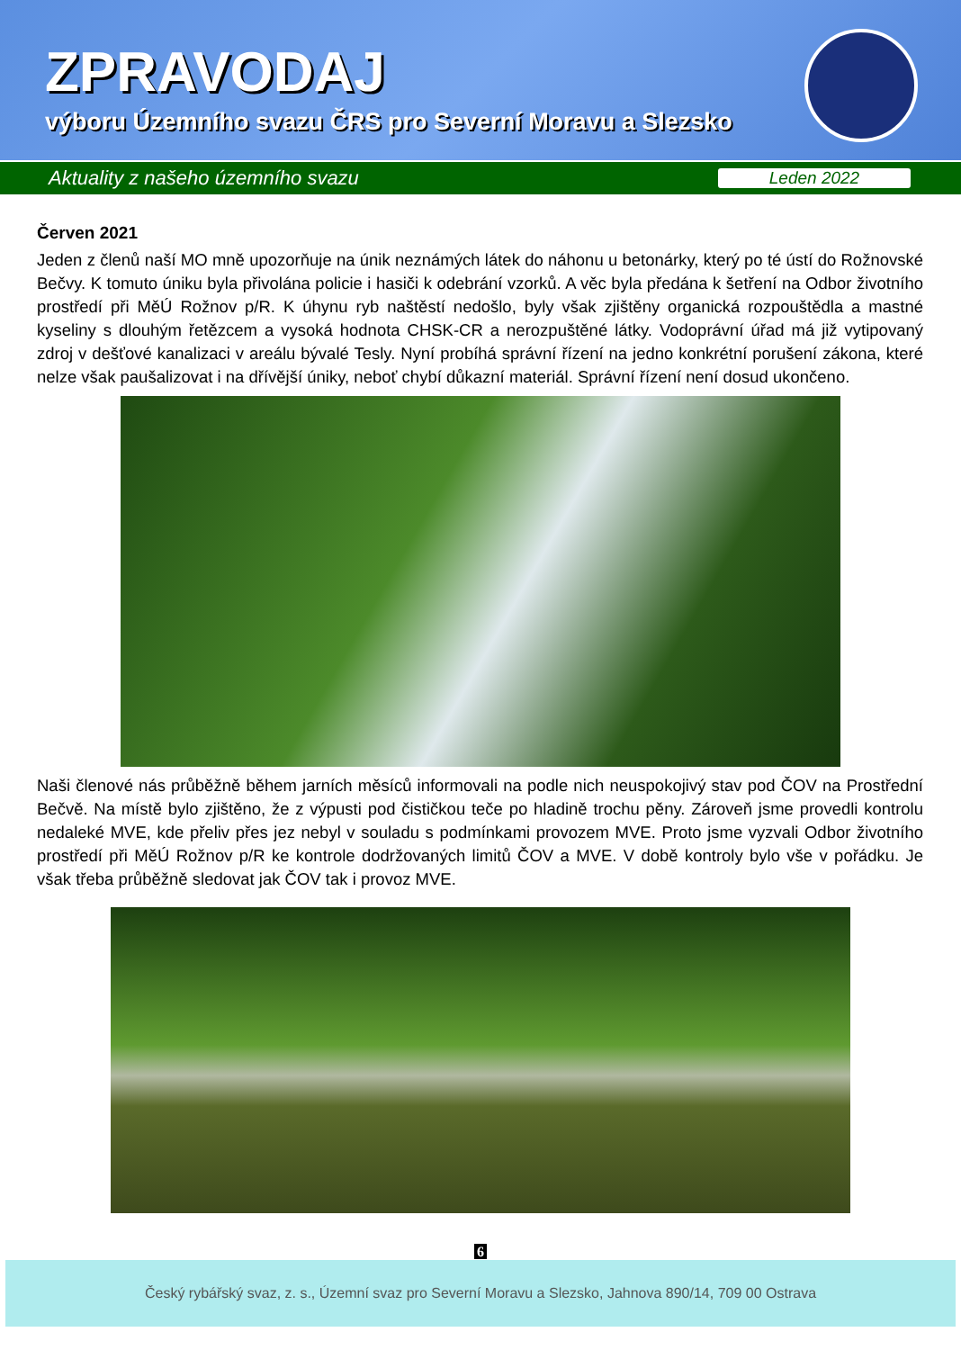ZPRAVODAJ
výboru Územního svazu ČRS pro Severní Moravu a Slezsko
Aktuality z našeho územního svazu Leden 2022
Červen 2021
Jeden z členů naší MO mně upozorňuje na únik neznámých látek do náhonu u betonárky, který po té ústí do Rožnovské Bečvy. K tomuto úniku byla přivolána policie i hasiči k odebrání vzorků. A věc byla předána k šetření na Odbor životního prostředí při MěÚ Rožnov p/R. K úhynu ryb naštěstí nedošlo, byly však zjištěny organická rozpouštědla a mastné kyseliny s dlouhým řetězcem a vysoká hodnota CHSK-CR a nerozpuštěné látky. Vodoprávní úřad má již vytipovaný zdroj v dešťové kanalizaci v areálu bývalé Tesly. Nyní probíhá správní řízení na jedno konkrétní porušení zákona, které nelze však paušalizovat i na dřívější úniky, neboť chybí důkazní materiál. Správní řízení není dosud ukončeno.
Naši členové nás průběžně během jarních měsíců informovali na podle nich neuspokojivý stav pod ČOV na Prostřední Bečvě. Na místě bylo zjištěno, že z výpusti pod čističkou teče po hladině trochu pěny. Zároveň jsme provedli kontrolu nedaleké MVE, kde přeliv přes jez nebyl v souladu s podmínkami provozem MVE. Proto jsme vyzvali Odbor životního prostředí při MěÚ Rožnov p/R ke kontrole dodržovaných limitů ČOV a MVE. V době kontroly bylo vše v pořádku. Je však třeba průběžně sledovat jak ČOV tak i provoz MVE.
6
Český rybářský svaz, z. s., Územní svaz pro Severní Moravu a Slezsko, Jahnova 890/14, 709 00 Ostrava